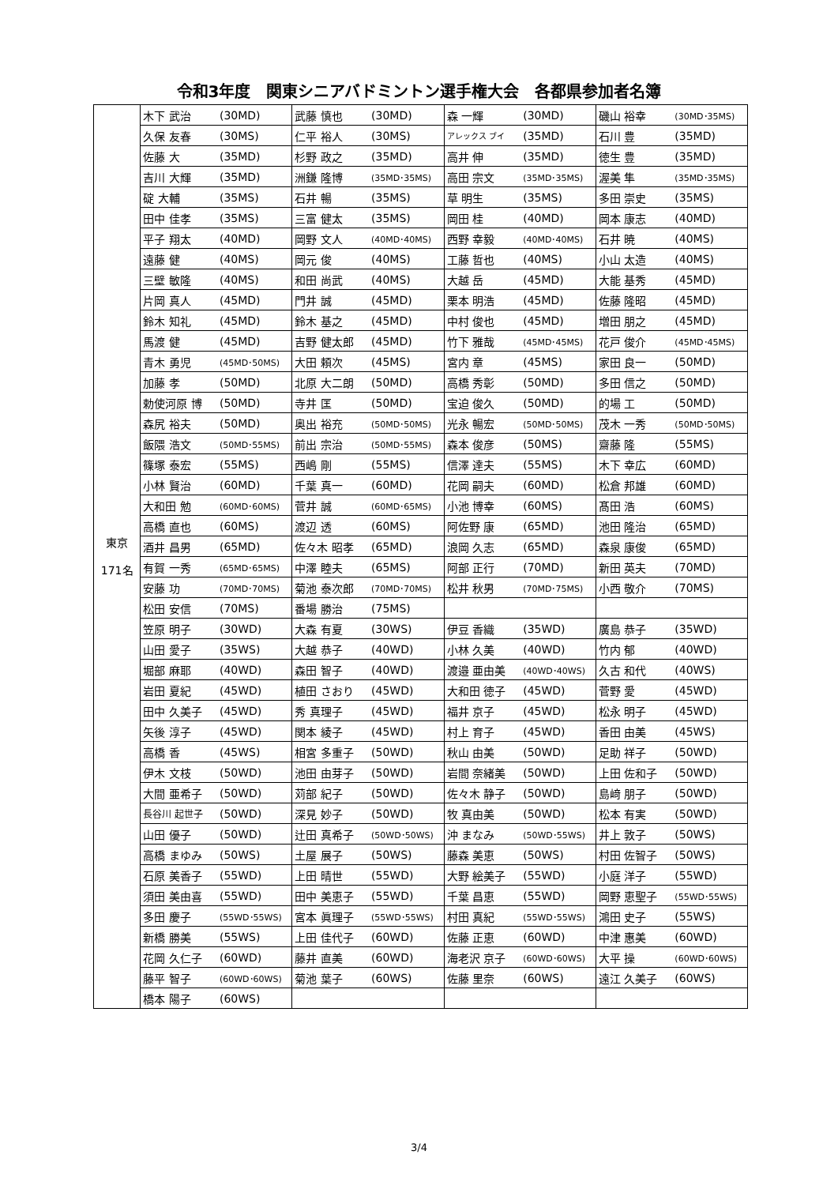令和3年度　関東シニアバドミントン選手権大会　各都県参加者名簿
| 東京 171名 | 木下 武治 | (30MD) | 武藤 慎也 | (30MD) | 森 一輝 | (30MD) | 磯山 裕幸 | (30MD･35MS) |
| | 久保 友春 | (30MS) | 仁平 裕人 | (30MS) | アレックス ブイ | (35MD) | 石川 豊 | (35MD) |
| | 佐藤 大 | (35MD) | 杉野 政之 | (35MD) | 高井 伸 | (35MD) | 徳生 豊 | (35MD) |
| | 吉川 大輝 | (35MD) | 洲鎌 隆博 | (35MD･35MS) | 高田 宗文 | (35MD･35MS) | 渥美 隼 | (35MD･35MS) |
| | 碇 大輔 | (35MS) | 石井 暢 | (35MS) | 草 明生 | (35MS) | 多田 崇史 | (35MS) |
| | 田中 佳孝 | (35MS) | 三富 健太 | (35MS) | 岡田 桂 | (40MD) | 岡本 康志 | (40MD) |
| | 平子 翔太 | (40MD) | 岡野 文人 | (40MD･40MS) | 西野 幸毅 | (40MD･40MS) | 石井 暁 | (40MS) |
| | 遠藤 健 | (40MS) | 岡元 俊 | (40MS) | 工藤 哲也 | (40MS) | 小山 太造 | (40MS) |
| | 三壁 敏隆 | (40MS) | 和田 尚武 | (40MS) | 大越 岳 | (45MD) | 大能 基秀 | (45MD) |
| | 片岡 真人 | (45MD) | 門井 誠 | (45MD) | 栗本 明浩 | (45MD) | 佐藤 隆昭 | (45MD) |
| | 鈴木 知礼 | (45MD) | 鈴木 基之 | (45MD) | 中村 俊也 | (45MD) | 増田 朋之 | (45MD) |
| | 馬渡 健 | (45MD) | 吉野 健太郎 | (45MD) | 竹下 雅哉 | (45MD･45MS) | 花戸 俊介 | (45MD･45MS) |
| | 青木 勇児 | (45MD･50MS) | 大田 頼次 | (45MS) | 宮内 章 | (45MS) | 家田 良一 | (50MD) |
| | 加藤 孝 | (50MD) | 北原 大二朗 | (50MD) | 高橋 秀彰 | (50MD) | 多田 信之 | (50MD) |
| | 勅使河原 博 | (50MD) | 寺井 匡 | (50MD) | 宝迫 俊久 | (50MD) | 的場 工 | (50MD) |
| | 森尻 裕夫 | (50MD) | 奥出 裕充 | (50MD･50MS) | 光永 暢宏 | (50MD･50MS) | 茂木 一秀 | (50MD･50MS) |
| | 飯隈 浩文 | (50MD･55MS) | 前出 宗治 | (50MD･55MS) | 森本 俊彦 | (50MS) | 齋藤 隆 | (55MS) |
| | 篠塚 泰宏 | (55MS) | 西嶋 剛 | (55MS) | 信澤 達夫 | (55MS) | 木下 幸広 | (60MD) |
| | 小林 賢治 | (60MD) | 千葉 真一 | (60MD) | 花岡 嗣夫 | (60MD) | 松倉 邦雄 | (60MD) |
| | 大和田 勉 | (60MD･60MS) | 菅井 誠 | (60MD･65MS) | 小池 博幸 | (60MS) | 髙田 浩 | (60MS) |
| | 高橋 直也 | (60MS) | 渡辺 透 | (60MS) | 阿佐野 康 | (65MD) | 池田 隆治 | (65MD) |
| | 酒井 昌男 | (65MD) | 佐々木 昭孝 | (65MD) | 浪岡 久志 | (65MD) | 森泉 康俊 | (65MD) |
| | 有賀 一秀 | (65MD･65MS) | 中澤 睦夫 | (65MS) | 阿部 正行 | (70MD) | 新田 英夫 | (70MD) |
| | 安藤 功 | (70MD･70MS) | 菊池 泰次郎 | (70MD･70MS) | 松井 秋男 | (70MD･75MS) | 小西 敬介 | (70MS) |
| | 松田 安信 | (70MS) | 番場 勝治 | (75MS) | | | | |
| | 笠原 明子 | (30WD) | 大森 有夏 | (30WS) | 伊豆 香織 | (35WD) | 廣島 恭子 | (35WD) |
| | 山田 愛子 | (35WS) | 大越 恭子 | (40WD) | 小林 久美 | (40WD) | 竹内 郁 | (40WD) |
| | 堀部 麻耶 | (40WD) | 森田 智子 | (40WD) | 渡邉 亜由美 | (40WD･40WS) | 久古 和代 | (40WS) |
| | 岩田 夏紀 | (45WD) | 植田 さおり | (45WD) | 大和田 徳子 | (45WD) | 菅野 愛 | (45WD) |
| | 田中 久美子 | (45WD) | 秀 真理子 | (45WD) | 福井 京子 | (45WD) | 松永 明子 | (45WD) |
| | 矢後 淳子 | (45WD) | 関本 綾子 | (45WD) | 村上 育子 | (45WD) | 香田 由美 | (45WS) |
| | 高橋 香 | (45WS) | 相宮 多重子 | (50WD) | 秋山 由美 | (50WD) | 足助 祥子 | (50WD) |
| | 伊木 文枝 | (50WD) | 池田 由芽子 | (50WD) | 岩間 奈緒美 | (50WD) | 上田 佐和子 | (50WD) |
| | 大間 亜希子 | (50WD) | 苅部 紀子 | (50WD) | 佐々木 静子 | (50WD) | 島﨑 朋子 | (50WD) |
| | 長谷川 起世子 | (50WD) | 深見 妙子 | (50WD) | 牧 真由美 | (50WD) | 松本 有実 | (50WD) |
| | 山田 優子 | (50WD) | 辻田 真希子 | (50WD･50WS) | 沖 まなみ | (50WD･55WS) | 井上 敦子 | (50WS) |
| | 高橋 まゆみ | (50WS) | 土屋 展子 | (50WS) | 藤森 美恵 | (50WS) | 村田 佐智子 | (50WS) |
| | 石原 美香子 | (55WD) | 上田 晴世 | (55WD) | 大野 絵美子 | (55WD) | 小庭 洋子 | (55WD) |
| | 須田 美由喜 | (55WD) | 田中 美恵子 | (55WD) | 千葉 昌恵 | (55WD) | 岡野 恵聖子 | (55WD･55WS) |
| | 多田 慶子 | (55WD･55WS) | 宮本 眞理子 | (55WD･55WS) | 村田 真紀 | (55WD･55WS) | 鴻田 史子 | (55WS) |
| | 新橋 勝美 | (55WS) | 上田 佳代子 | (60WD) | 佐藤 正恵 | (60WD) | 中津 惠美 | (60WD) |
| | 花岡 久仁子 | (60WD) | 藤井 直美 | (60WD) | 海老沢 京子 | (60WD･60WS) | 大平 操 | (60WD･60WS) |
| | 藤平 智子 | (60WD･60WS) | 菊池 葉子 | (60WS) | 佐藤 里奈 | (60WS) | 遠江 久美子 | (60WS) |
| | 橋本 陽子 | (60WS) | | | | | | |
3/4